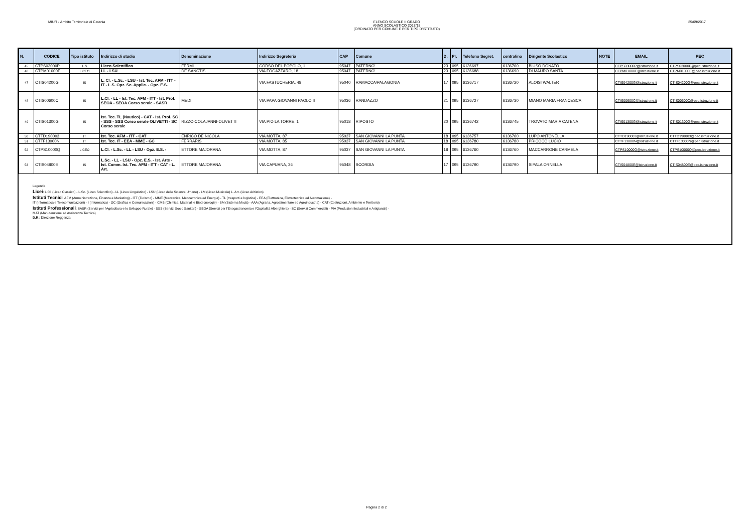MIUR - Ambito Territoriale di Catania
ELENCO SCUOLE II GRADO
ANNO SCOLASTICO 2017/18
(ORDINATO PER COMUNE E PER TIPO D'ISTITUTO)
25/09/2017
| N. | CODICE | Tipo istituto | Indirizzo di studio | Denominazione | Indirizzo Segreteria | CAP | Comune | D. | Pr. | Telefono Segret. | centralino | Dirigente Scolastico | NOTE | EMAIL | PEC |
| --- | --- | --- | --- | --- | --- | --- | --- | --- | --- | --- | --- | --- | --- | --- | --- |
| 45 | CTPS03000P | L.S | Liceo Scientifico | FERMI | CORSO DEL POPOLO, 1 | 95047 | PATERNO' | 23 | 095 | 6136697 | 6136700 | BIUSO DONATO | | CTPS03000P@istruzione.it | CTPS03000P@pec.istruzione.it |
| 46 | CTPM01000E | LICEO | LL - LSU | DE SANCTIS | VIA FOGAZZARO, 18 | 95047 | PATERNO' | 23 | 095 | 6136688 | 6136690 | DI MAURO SANTA | | CTPM01000E@istruzione.it | CTPM01000E@pec.istruzione.it |
| 47 | CTIS04200G | IS | L. Cl. - L.Sc. - LSU - Ist. Tec. AFM - ITT - IT - L.S. Opz. Sc. Applic. - Opz. E.S. | | VIA FASTUCHERIA, 48 | 95040 | RAMACCA/PALAGONIA | 17 | 095 | 6136717 | 6136720 | ALOISI WALTER | | CTIS04200G@istruzione.it | CTIS04200G@pec.istruzione.it |
| 48 | CTIS00600C | IS | L.Cl. - LL - Ist. Tec. AFM - ITT - Ist. Prof. SEOA - SEOA Corso serale - SASR | MEDI | VIA PAPA GIOVANNI PAOLO II | 95036 | RANDAZZO | 21 | 095 | 6136727 | 6136730 | MIANO MARIA FRANCESCA | | CTIS00600C@istruzione.it | CTIS00600C@pec.istruzione.it |
| 49 | CTIS01300G | IS | Ist. Tec. TL (Nautico) - CAT - Ist. Prof. SC - SSS - SSS Corso serale OLIVETTI - SC Corso serale | RIZZO-COLAJANNI-OLIVETTI | VIA PIO LA TORRE, 1 | 95018 | RIPOSTO | 20 | 095 | 6136742 | 6136745 | TROVATO MARIA CATENA | | CTIS01300G@istruzione.it | CTIS01300G@pec.istruzione.it |
| 50 | CTTD190003 | IT | Ist. Tec. AFM - ITT - CAT | ENRICO DE NICOLA | VIA MOTTA, 87 | 95037 | SAN GIOVANNI LA PUNTA | 18 | 095 | 6136757 | 6136760 | LUPO ANTONELLA | | CTTD190003@istruzione.it | CTTD190003@pec.istruzione.it |
| 51 | CTTF13000N | IT | Ist. Tec. IT - EEA - MME - GC | FERRARIS | VIA MOTTA, 85 | 95037 | SAN GIOVANNI LA PUNTA | 18 | 095 | 6136780 | 6136780 | PRICOCO LUCIO | | CTTF13000N@istruzione.it | CTTF13000N@pec.istruzione.it |
| 52 | CTPS10000Q | LICEO | L.Cl. - L.Sc. - LL - LSU - Opz. E.S. - | ETTORE MAJORANA | VIA MOTTA, 87 | 95037 | SAN GIOVANNI LA PUNTA | 18 | 095 | 6136760 | 6136760 | MACCARRONE CARMELA | | CTPS10000Q@istruzione.it | CTPS10000Q@pec.istruzione.it |
| 53 | CTIS04800E | IS | L.Sc. - LL - LSU - Opz. E.S. - Ist. Arte - Ist. Comm. Ist. Tec. AFM - ITT - CAT - L. Art. | ETTORE MAJORANA | VIA CAPUANA, 36 | 95048 | SCORDIA | 17 | 095 | 6136790 | 6136790 | SIPALA ORNELLA | | CTIS04800E@istruzione.it | CTIS04800E@pec.istruzione.it |
Legenda
Licei: L.Cl. (Liceo Classico) - L.Sc. (Liceo Scientifico) - LL (Liceo Linguistico) - LSU (Liceo delle Scienze Umane) - LM (Liceo Musicale) L. Art. (Liceo Aritistico)
Istituti Tecnici: AFM (Amministrazione, Finanza e Marketing) - ITT (Turismo) - MME (Meccanica, Meccatronica ed Energia) - TL (trasporti e logistica) - EEA (Elettronica, Elettrotecnica ed Automazione) -
IT (Informatica e Telecomunicazioni) - I (Informatica) - GC (Grafica e Comunicazioni) - CMB (Chimica, Materiali e Biotecnologie) - SM (Sistema Moda) - AAA (Agraria, Agroalimentare ed Agroindustria) - CAT (Costruzioni, Ambiente e Territorio)
Istituti Professionali: SASR (Servizi per l'Agricoltura e lo Sviluppo Rurale) - SSS (Servizi Socio Sanitari) - SEOA (Servizi per l'Enogastronomia e l'Ospitalità Alberghiera) - SC (Servizi Commerciali) - PIA (Produzioni Industriali e Artigianali) -
MAT (Manutenzione ed Assistenza Tecnica)
D.R.: Direzione Reggenza
Pagina 2 di 2